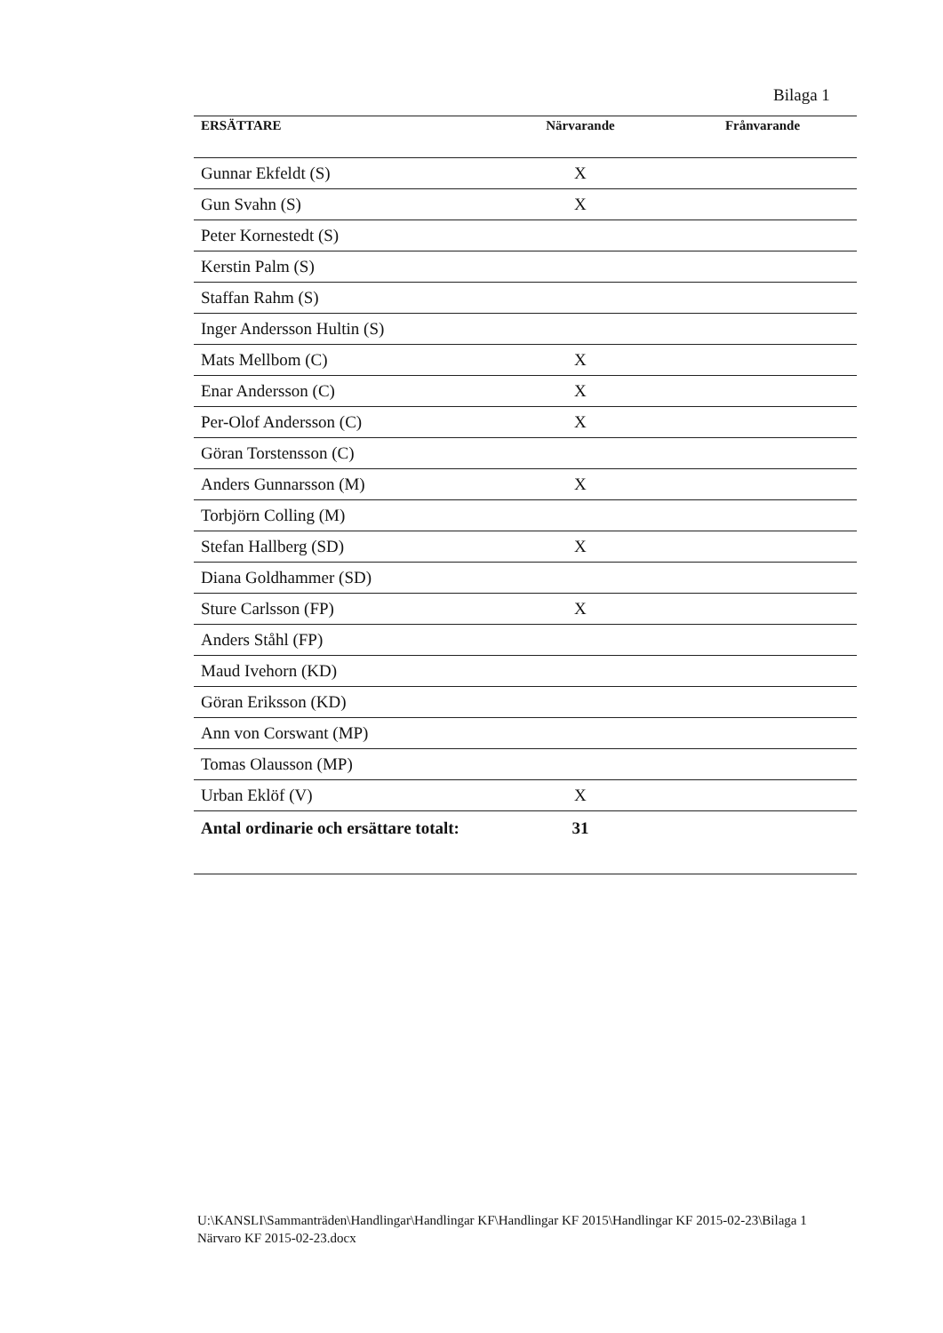Bilaga 1
| ERSÄTTARE | Närvarande | Frånvarande |
| --- | --- | --- |
| Gunnar Ekfeldt (S) | X | |
| Gun Svahn (S) | X | |
| Peter Kornestedt (S) | | |
| Kerstin Palm (S) | | |
| Staffan Rahm (S) | | |
| Inger Andersson Hultin (S) | | |
| Mats Mellbom (C) | X | |
| Enar Andersson (C) | X | |
| Per-Olof Andersson (C) | X | |
| Göran Torstensson (C) | | |
| Anders Gunnarsson (M) | X | |
| Torbjörn Colling (M) | | |
| Stefan Hallberg (SD) | X | |
| Diana Goldhammer (SD) | | |
| Sture Carlsson (FP) | X | |
| Anders Ståhl (FP) | | |
| Maud Ivehorn (KD) | | |
| Göran Eriksson (KD) | | |
| Ann von Corswant (MP) | | |
| Tomas Olausson (MP) | | |
| Urban Eklöf (V) | X | |
| Antal ordinarie och ersättare totalt: | 31 | |
U:\KANSLI\Sammanträden\Handlingar\Handlingar KF\Handlingar KF 2015\Handlingar KF 2015-02-23\Bilaga 1 Närvaro KF 2015-02-23.docx